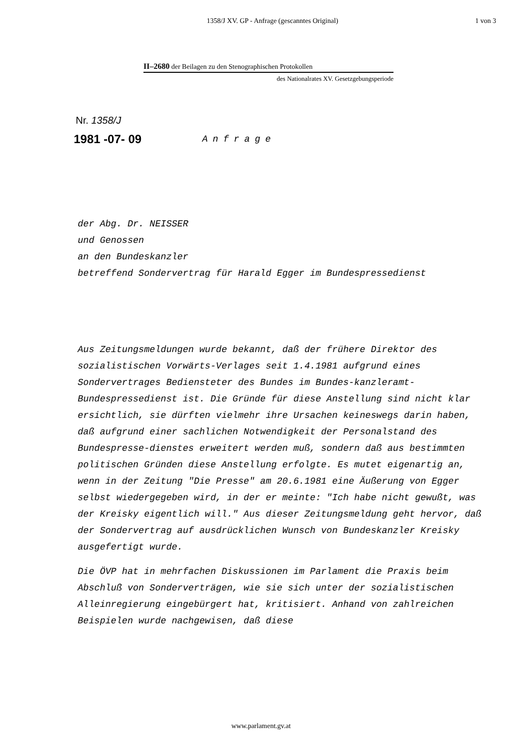1358/J XV. GP - Anfrage (gescanntes Original) 1 von 3
II–2680 der Beilagen zu den Stenographischen Protokollen
des Nationalrates XV. Gesetzgebungsperiode
Nr. 1358/J
1981 -07- 09 Anfrage
der Abg. Dr. NEISSER
und Genossen
an den Bundeskanzler
betreffend Sondervertrag für Harald Egger im Bundespressedienst
Aus Zeitungsmeldungen wurde bekannt, daß der frühere Direktor des sozialistischen Vorwärts-Verlages seit 1.4.1981 aufgrund eines Sondervertrages Bediensteter des Bundes im Bundes-kanzleramt-Bundespressedienst ist. Die Gründe für diese Anstellung sind nicht klar ersichtlich, sie dürften vielmehr ihre Ursachen keineswegs darin haben, daß aufgrund einer sachlichen Notwendigkeit der Personalstand des Bundespresse-dienstes erweitert werden muß, sondern daß aus bestimmten politischen Gründen diese Anstellung erfolgte. Es mutet eigenartig an, wenn in der Zeitung "Die Presse" am 20.6.1981 eine Äußerung von Egger selbst wiedergegeben wird, in der er meinte: "Ich habe nicht gewußt, was der Kreisky eigentlich will." Aus dieser Zeitungsmeldung geht hervor, daß der Sondervertrag auf ausdrücklichen Wunsch von Bundeskanzler Kreisky ausgefertigt wurde.
Die ÖVP hat in mehrfachen Diskussionen im Parlament die Praxis beim Abschluß von Sonderverträgen, wie sie sich unter der sozialistischen Alleinregierung eingebürgert hat, kritisiert. Anhand von zahlreichen Beispielen wurde nachgewisen, daß diese
www.parlament.gv.at